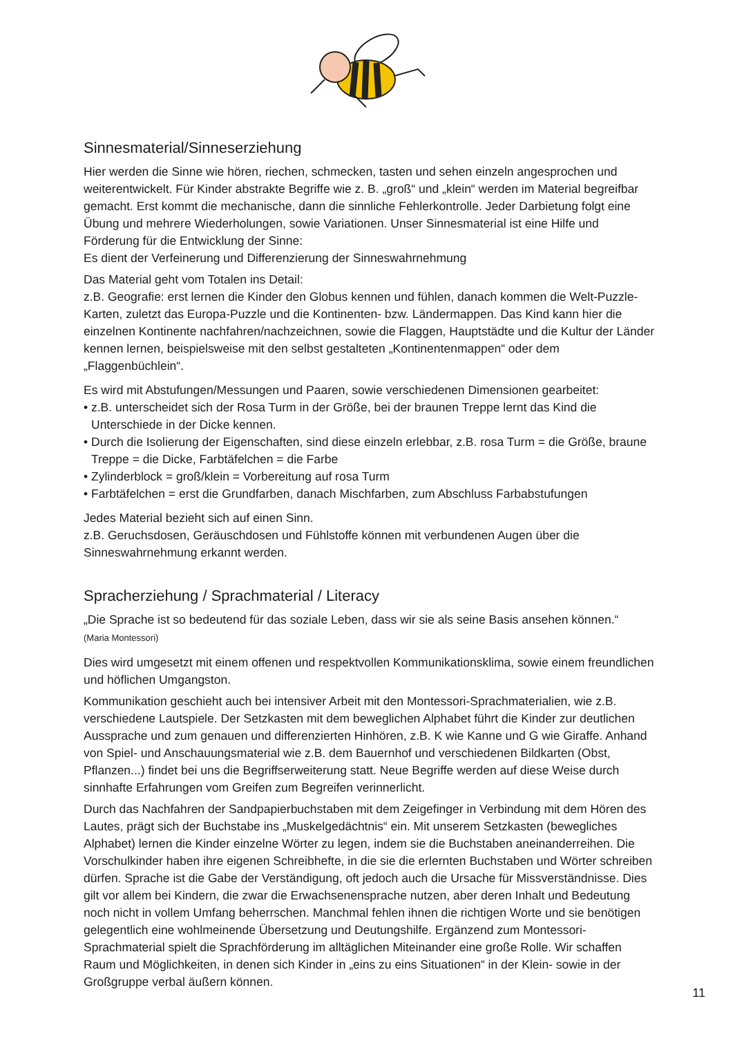Sinnesmaterial/Sinneserziehung
Hier werden die Sinne wie hören, riechen, schmecken, tasten und sehen einzeln angesprochen und weiterentwickelt. Für Kinder abstrakte Begriffe wie z. B. „groß“ und „klein“ werden im Material begreifbar gemacht. Erst kommt die mechanische, dann die sinnliche Fehlerkontrolle. Jeder Darbietung folgt eine Übung und mehrere Wiederholungen, sowie Variationen. Unser Sinnesmaterial ist eine Hilfe und Förderung für die Entwicklung der Sinne:
Es dient der Verfeinerung und Differenzierung der Sinneswahrnehmung
Das Material geht vom Totalen ins Detail:
z.B. Geografie: erst lernen die Kinder den Globus kennen und fühlen, danach kommen die Welt-Puzzle-Karten, zuletzt das Europa-Puzzle und die Kontinenten- bzw. Ländermappen. Das Kind kann hier die einzelnen Kontinente nachfahren/nachzeichnen, sowie die Flaggen, Hauptstädte und die Kultur der Länder kennen lernen, beispielsweise mit den selbst gestalteten „Kontinentenmappen“ oder dem „Flaggenbüchlein“.
Es wird mit Abstufungen/Messungen und Paaren, sowie verschiedenen Dimensionen gearbeitet:
• z.B. unterscheidet sich der Rosa Turm in der Größe, bei der braunen Treppe lernt das Kind die Unterschiede in der Dicke kennen.
• Durch die Isolierung der Eigenschaften, sind diese einzeln erlebbar, z.B. rosa Turm = die Größe, braune Treppe = die Dicke, Farbtäfelchen = die Farbe
• Zylinderblock = groß/klein = Vorbereitung auf rosa Turm
• Farbtäfelchen = erst die Grundfarben, danach Mischfarben, zum Abschluss Farbabstufungen
Jedes Material bezieht sich auf einen Sinn.
z.B. Geruchsdosen, Geräuschdosen und Fühlstoffe können mit verbundenen Augen über die Sinneswahrnehmung erkannt werden.
Spracherziehung / Sprachmaterial / Literacy
„Die Sprache ist so bedeutend für das soziale Leben, dass wir sie als seine Basis ansehen können.“
(Maria Montessori)
Dies wird umgesetzt mit einem offenen und respektvollen Kommunikationsklima, sowie einem freundlichen und höflichen Umgangston.
Kommunikation geschieht auch bei intensiver Arbeit mit den Montessori-Sprachmaterialien, wie z.B. verschiedene Lautspiele. Der Setzkasten mit dem beweglichen Alphabet führt die Kinder zur deutlichen Aussprache und zum genauen und differenzierten Hinhören, z.B. K wie Kanne und G wie Giraffe. Anhand von Spiel- und Anschauungsmaterial wie z.B. dem Bauernhof und verschiedenen Bildkarten (Obst, Pflanzen...) findet bei uns die Begriffserweiterung statt. Neue Begriffe werden auf diese Weise durch sinnhafte Erfahrungen vom Greifen zum Begreifen verinnerlicht.
Durch das Nachfahren der Sandpapierbuchstaben mit dem Zeigefinger in Verbindung mit dem Hören des Lautes, prägt sich der Buchstabe ins „Muskelgedächtnis“ ein. Mit unserem Setzkasten (bewegliches Alphabet) lernen die Kinder einzelne Wörter zu legen, indem sie die Buchstaben aneinanderreihen. Die Vorschulkinder haben ihre eigenen Schreibhefte, in die sie die erlernten Buchstaben und Wörter schreiben dürfen. Sprache ist die Gabe der Verständigung, oft jedoch auch die Ursache für Missverständnisse. Dies gilt vor allem bei Kindern, die zwar die Erwachsenensprache nutzen, aber deren Inhalt und Bedeutung noch nicht in vollem Umfang beherrschen. Manchmal fehlen ihnen die richtigen Worte und sie benötigen gelegentlich eine wohlmeinende Übersetzung und Deutungshilfe. Ergänzend zum Montessori-Sprachmaterial spielt die Sprachförderung im alltäglichen Miteinander eine große Rolle. Wir schaffen Raum und Möglichkeiten, in denen sich Kinder in „eins zu eins Situationen“ in der Klein- sowie in der Großgruppe verbal äußern können.
11